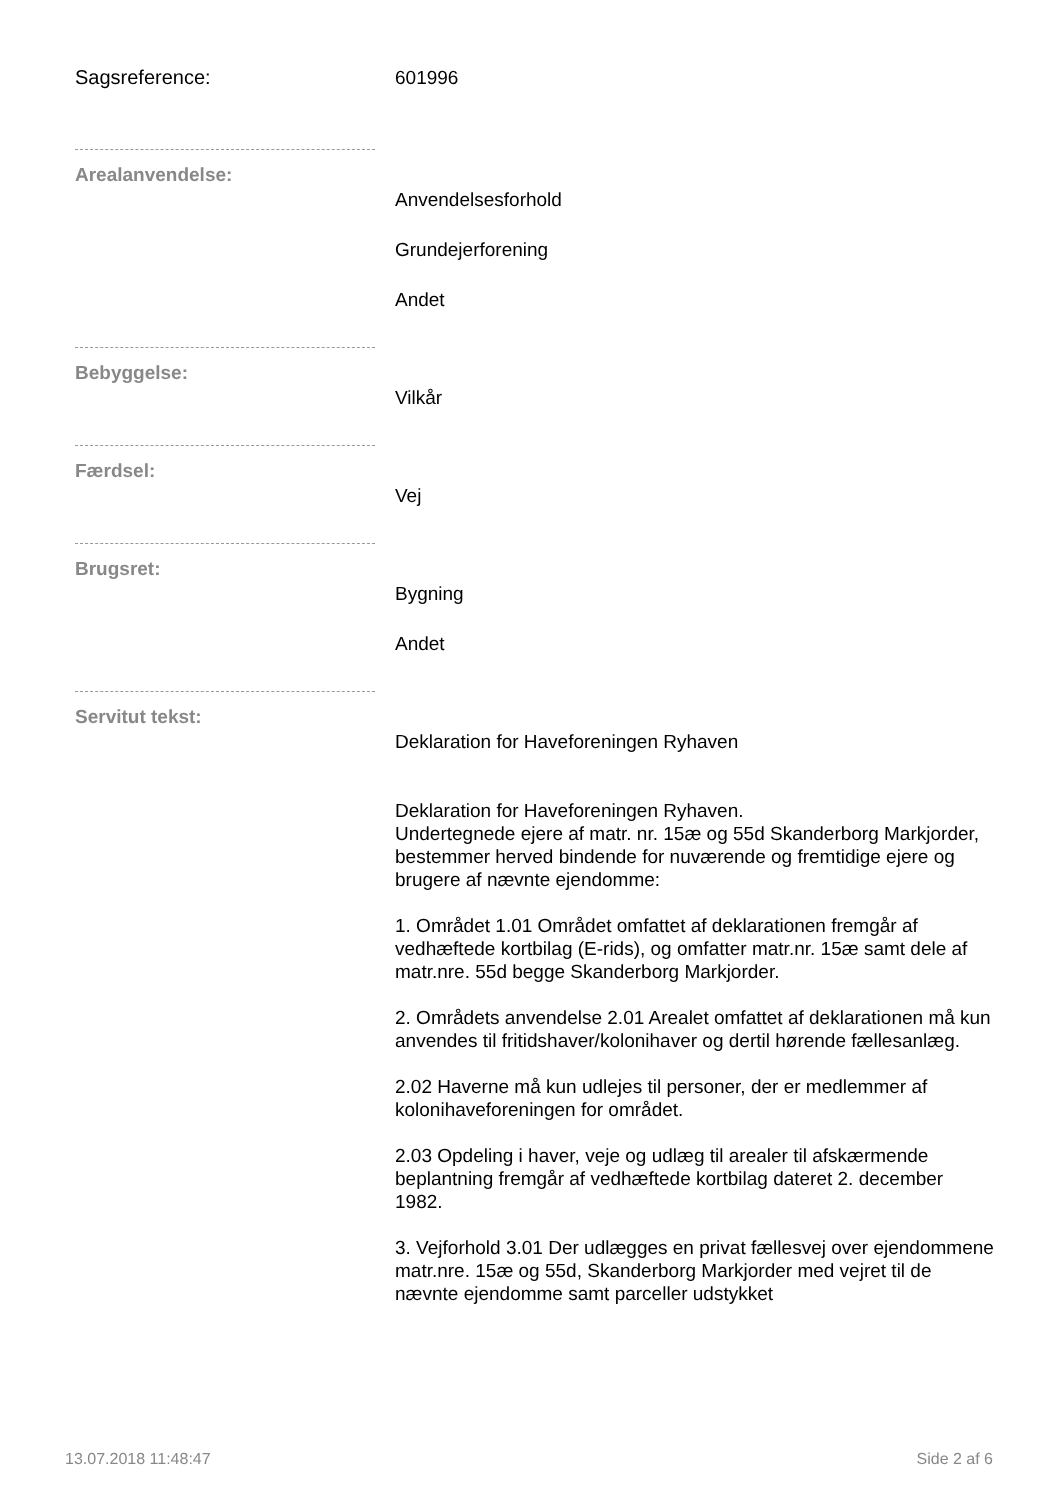Sagsreference:
601996
Arealanvendelse:
Anvendelsesforhold
Grundejerforening
Andet
Bebyggelse:
Vilkår
Færdsel:
Vej
Brugsret:
Bygning
Andet
Servitut tekst:
Deklaration for Haveforeningen Ryhaven
Deklaration for Haveforeningen Ryhaven.
Undertegnede ejere af matr. nr. 15æ og 55d Skanderborg Markjorder, bestemmer herved bindende for nuværende og fremtidige ejere og brugere af nævnte ejendomme:
1. Området 1.01 Området omfattet af deklarationen fremgår af vedhæftede kortbilag (E-rids), og omfatter matr.nr. 15æ samt dele af matr.nre. 55d begge Skanderborg Markjorder.
2. Områdets anvendelse 2.01 Arealet omfattet af deklarationen må kun anvendes til fritidshaver/kolonihaver og dertil hørende fællesanlæg.
2.02 Haverne må kun udlejes til personer, der er medlemmer af kolonihaveforeningen for området.
2.03 Opdeling i haver, veje og udlæg til arealer til afskærmende beplantning fremgår af vedhæftede kortbilag dateret 2. december 1982.
3. Vejforhold 3.01 Der udlægges en privat fællesvej over ejendommene matr.nre. 15æ og 55d, Skanderborg Markjorder med vejret til de nævnte ejendomme samt parceller udstykket
13.07.2018 11:48:47 Side 2 af 6